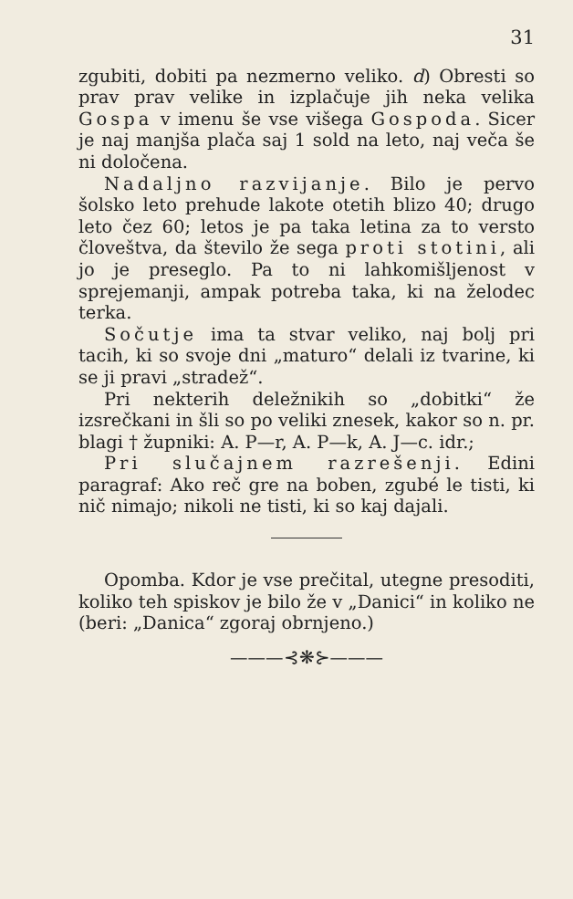31
zgubiti, dobiti pa nezmerno veliko. d) Obresti so prav prav velike in izplačuje jih neka velika Gospa v imenu še vse višega Gospoda. Sicer je naj manjša plača saj 1 sold na leto, naj veča še ni določena.
Nadaljno razvijanje. Bilo je pervo šolsko leto prehude lakote otetih blizo 40; drugo leto čez 60; letos je pa taka letina za to versto človeštva, da število že sega proti stotini, ali jo je preseglo. Pa to ni lahkomišljenost v sprejemanji, ampak potreba taka, ki na želodec terka.
Sočutje ima ta stvar veliko, naj bolj pri tacih, ki so svoje dni „maturo“ delali iz tvarine, ki se ji pravi „stradež“.
Pri nekterih deležnikih so „dobitki“ že izsrečkani in šli so po veliki znesek, kakor so n. pr. blagi † župniki: A. P—r, A. P—k, A. J—c. idr.;
Pri slučajnem razrešenji. Edini paragraf: Ako reč gre na boben, zgubé le tisti, ki nič nimajo; nikoli ne tisti, ki so kaj dajali.
Opomba. Kdor je vse prečital, utegne presoditi, koliko teh spiskov je bilo že v „Danici“ in koliko ne (beri: „Danica“ zgoraj obrnjeno.)
———⊰❋⊱———